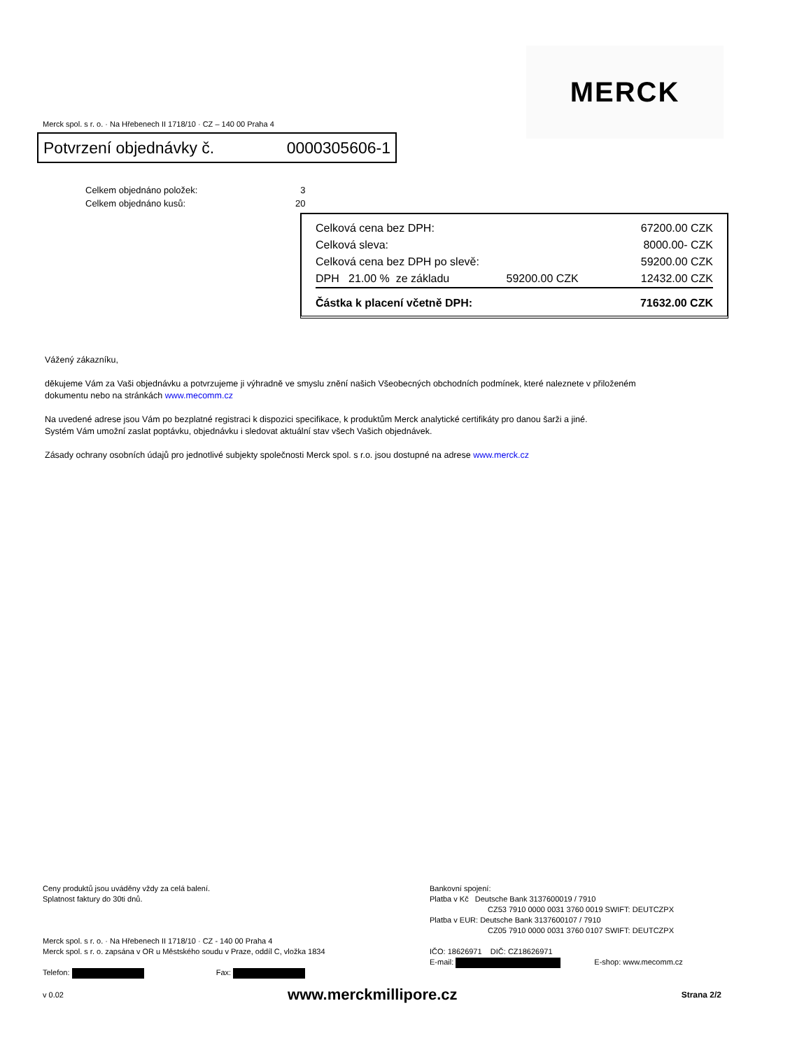MERCK
Merck spol. s r. o. · Na Hřebenech II 1718/10 · CZ – 140 00 Praha 4
Potvrzení objednávky č. 0000305606-1
| Celkem objednáno položek: | 3 |
| Celkem objednáno kusů: | 20 |
| Celková cena bez DPH: | | | 67200.00 CZK |
| Celková sleva: | | | 8000.00- CZK |
| Celková cena bez DPH po slevě: | | | 59200.00 CZK |
| DPH 21.00 % ze základu | | 59200.00 CZK | 12432.00 CZK |
| Částka k placení včetně DPH: | | | 71632.00 CZK |
Vážený zákazníku,
děkujeme Vám za Vaši objednávku a potvrzujeme ji výhradně ve smyslu znění našich Všeobecných obchodních podmínek, které naleznete v přiloženém dokumentu nebo na stránkách www.mecomm.cz
Na uvedené adrese jsou Vám po bezplatné registraci k dispozici specifikace, k produktům Merck analytické certifikáty pro danou šarži a jiné.
Systém Vám umožní zaslat poptávku, objednávku i sledovat aktuální stav všech Vašich objednávek.
Zásady ochrany osobních údajů pro jednotlivé subjekty společnosti Merck spol. s r.o. jsou dostupné na adrese www.merck.cz
Ceny produktů jsou uváděny vždy za celá balení.
Splatnost faktury do 30ti dnů.
Merck spol. s r. o. · Na Hřebenech II 1718/10 · CZ - 140 00 Praha 4
Merck spol. s r. o. zapsána v OR u Městského soudu v Praze, oddíl C, vložka 1834
Telefon: Fax:
Bankovní spojení:
Platba v Kč Deutsche Bank 3137600019 / 7910
CZ53 7910 0000 0031 3760 0019 SWIFT: DEUTCZPX
Platba v EUR: Deutsche Bank 3137600107 / 7910
CZ05 7910 0000 0031 3760 0107 SWIFT: DEUTCZPX
IČO: 18626971 DIČ: CZ18626971
E-mail: E-shop: www.mecomm.cz
v 0.02 www.merckmillipore.cz Strana 2/2